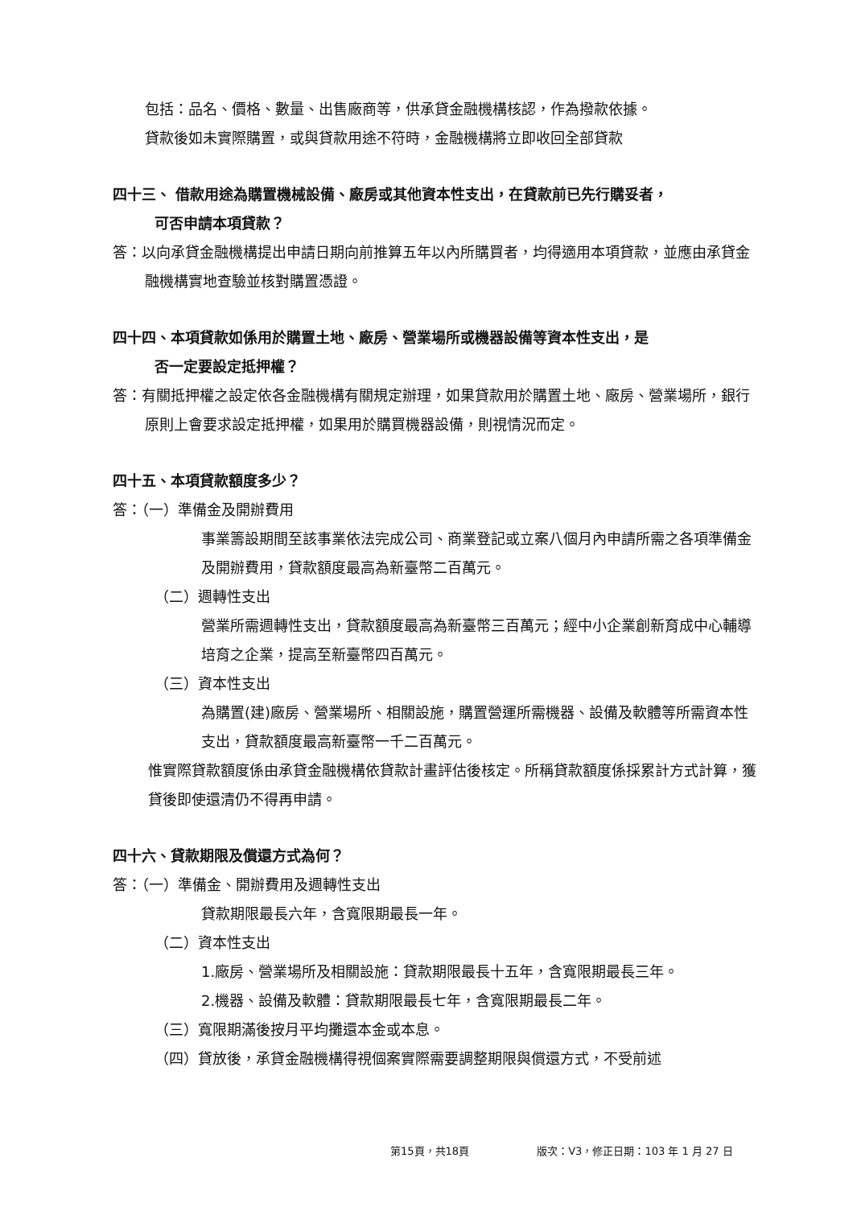包括：品名、價格、數量、出售廠商等，供承貸金融機構核認，作為撥款依據。
貸款後如未實際購置，或與貸款用途不符時，金融機構將立即收回全部貸款
四十三、 借款用途為購置機械設備、廠房或其他資本性支出，在貸款前已先行購妥者，
可否申請本項貸款？
答：以向承貸金融機構提出申請日期向前推算五年以內所購買者，均得適用本項貸款，並應由承貸金融機構實地查驗並核對購置憑證。
四十四、本項貸款如係用於購置土地、廠房、營業場所或機器設備等資本性支出，是
否一定要設定抵押權？
答：有關抵押權之設定依各金融機構有關規定辦理，如果貸款用於購置土地、廠房、營業場所，銀行原則上會要求設定抵押權，如果用於購買機器設備，則視情況而定。
四十五、本項貸款額度多少？
答：（一）準備金及開辦費用
事業籌設期間至該事業依法完成公司、商業登記或立案八個月內申請所需之各項準備金及開辦費用，貸款額度最高為新臺幣二百萬元。
（二）週轉性支出
營業所需週轉性支出，貸款額度最高為新臺幣三百萬元；經中小企業創新育成中心輔導培育之企業，提高至新臺幣四百萬元。
（三）資本性支出
為購置(建)廠房、營業場所、相關設施，購置營運所需機器、設備及軟體等所需資本性支出，貸款額度最高新臺幣一千二百萬元。
惟實際貸款額度係由承貸金融機構依貸款計畫評估後核定。所稱貸款額度係採累計方式計算，獲貸後即使還清仍不得再申請。
四十六、貸款期限及償還方式為何？
答：（一）準備金、開辦費用及週轉性支出
貸款期限最長六年，含寬限期最長一年。
（二）資本性支出
1.廠房、營業場所及相關設施：貸款期限最長十五年，含寬限期最長三年。
2.機器、設備及軟體：貸款期限最長七年，含寬限期最長二年。
（三）寬限期滿後按月平均攤還本金或本息。
（四）貸放後，承貸金融機構得視個案實際需要調整期限與償還方式，不受前述
第15頁，共18頁 版次：V3，修正日期：103 年 1 月 27 日